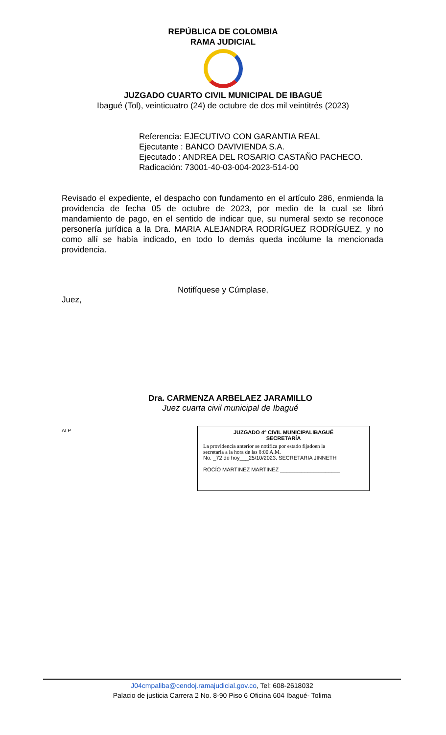REPÚBLICA DE COLOMBIA
RAMA JUDICIAL
JUZGADO CUARTO CIVIL MUNICIPAL DE IBAGUÉ
Ibagué (Tol), veinticuatro (24) de octubre de dos mil veintitrés (2023)
Referencia: EJECUTIVO CON GARANTIA REAL
Ejecutante : BANCO DAVIVIENDA S.A.
Ejecutado : ANDREA DEL ROSARIO CASTAÑO PACHECO.
Radicación: 73001-40-03-004-2023-514-00
Revisado el expediente, el despacho con fundamento en el artículo 286, enmienda la providencia de fecha 05 de octubre de 2023, por medio de la cual se libró mandamiento de pago, en el sentido de indicar que, su numeral sexto se reconoce personería jurídica a la Dra. MARIA ALEJANDRA RODRÍGUEZ RODRÍGUEZ, y no como allí se había indicado, en todo lo demás queda incólume la mencionada providencia.
Notifíquese y Cúmplase,
Juez,
Dra. CARMENZA ARBELAEZ JARAMILLO
Juez cuarta civil municipal de Ibagué
ALP
JUZGADO 4º CIVIL MUNICIPALIBAGUÉ
SECRETARÍA
La providencia anterior se notifica por estado fijadoen la
secretaría a la hora de las 8:00 A.M.
No. _72 de hoy___25/10/2023. SECRETARIA JINNETH
ROCÍO MARTINEZ MARTINEZ ____________________
J04cmpaliba@cendoj.ramajudicial.gov.co, Tel: 608-2618032
Palacio de justicia Carrera 2 No. 8-90 Piso 6 Oficina 604 Ibagué- Tolima